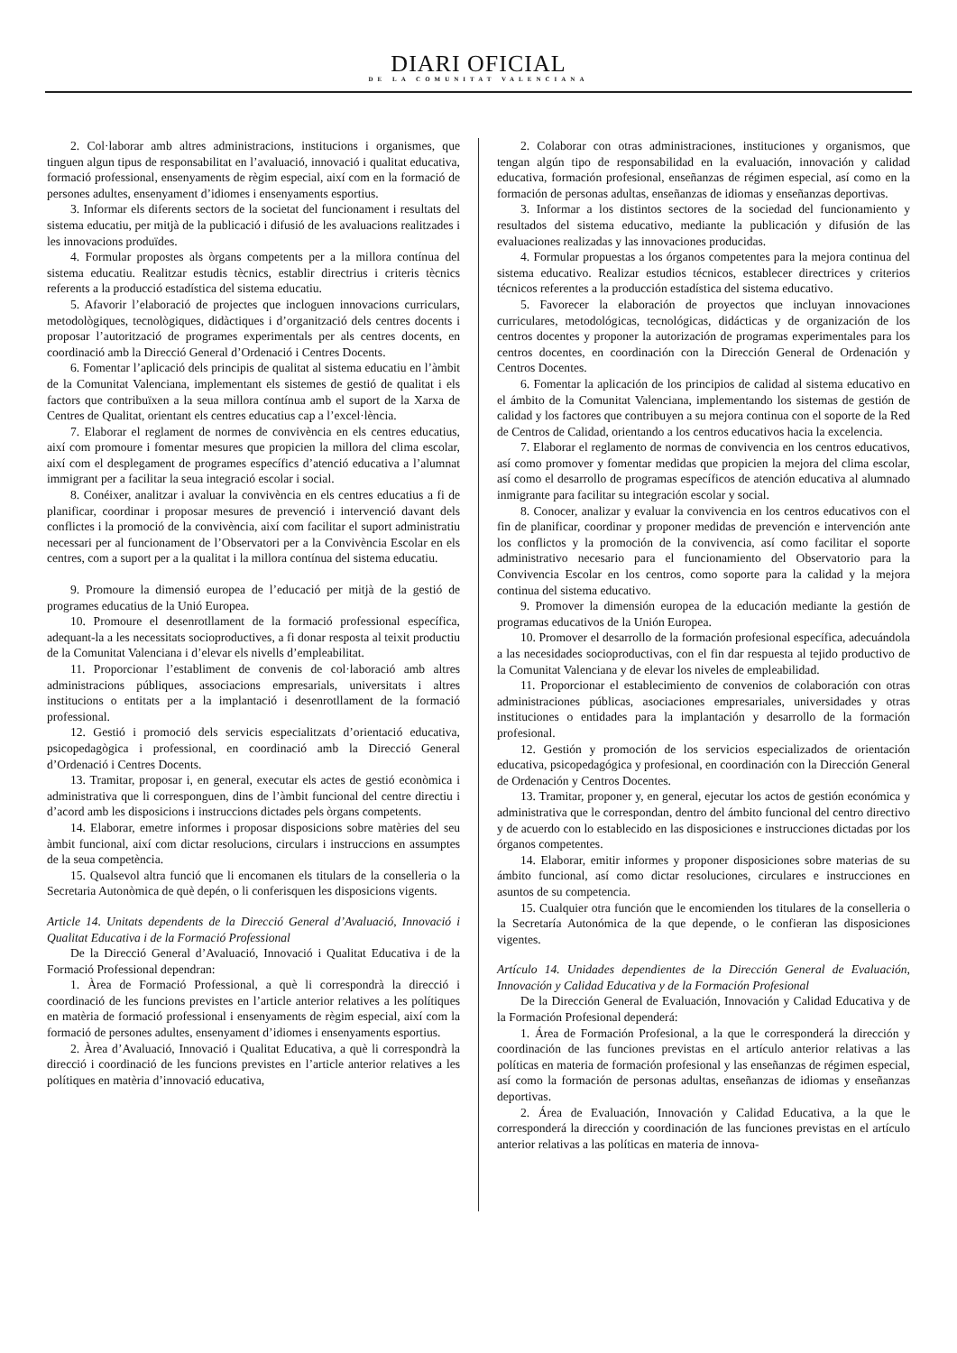DIARI OFICIAL
DE LA COMUNITAT VALENCIANA
2. Col·laborar amb altres administracions, institucions i organismes, que tinguen algun tipus de responsabilitat en l’avaluació, innovació i qualitat educativa, formació professional, ensenyaments de règim especial, així com en la formació de persones adultes, ensenyament d’idiomes i ensenyaments esportius.
3. Informar els diferents sectors de la societat del funcionament i resultats del sistema educatiu, per mitjà de la publicació i difusió de les avaluacions realitzades i les innovacions produïdes.
4. Formular propostes als òrgans competents per a la millora contínua del sistema educatiu. Realitzar estudis tècnics, establir directrius i criteris tècnics referents a la producció estadística del sistema educatiu.
5. Afavorir l’elaboració de projectes que incloguen innovacions curriculars, metodològiques, tecnològiques, didàctiques i d’organització dels centres docents i proposar l’autorització de programes experimentals per als centres docents, en coordinació amb la Direcció General d’Ordenació i Centres Docents.
6. Fomentar l’aplicació dels principis de qualitat al sistema educatiu en l’àmbit de la Comunitat Valenciana, implementant els sistemes de gestió de qualitat i els factors que contribuïxen a la seua millora contínua amb el suport de la Xarxa de Centres de Qualitat, orientant els centres educatius cap a l’excel·lència.
7. Elaborar el reglament de normes de convivència en els centres educatius, així com promoure i fomentar mesures que propicien la millora del clima escolar, així com el desplegament de programes específics d’atenció educativa a l’alumnat immigrant per a facilitar la seua integració escolar i social.
8. Conéixer, analitzar i avaluar la convivència en els centres educatius a fi de planificar, coordinar i proposar mesures de prevenció i intervenció davant dels conflictes i la promoció de la convivència, així com facilitar el suport administratiu necessari per al funcionament de l’Observatori per a la Convivència Escolar en els centres, com a suport per a la qualitat i la millora contínua del sistema educatiu.
9. Promoure la dimensió europea de l’educació per mitjà de la gestió de programes educatius de la Unió Europea.
10. Promoure el desenrotllament de la formació professional específica, adequant-la a les necessitats socioproductives, a fi donar resposta al teixit productiu de la Comunitat Valenciana i d’elevar els nivells d’empleabilitat.
11. Proporcionar l’establiment de convenis de col·laboració amb altres administracions públiques, associacions empresarials, universitats i altres institucions o entitats per a la implantació i desenrotllament de la formació professional.
12. Gestió i promoció dels servicis especialitzats d’orientació educativa, psicopedagògica i professional, en coordinació amb la Direcció General d’Ordenació i Centres Docents.
13. Tramitar, proposar i, en general, executar els actes de gestió econòmica i administrativa que li corresponguen, dins de l’àmbit funcional del centre directiu i d’acord amb les disposicions i instruccions dictades pels òrgans competents.
14. Elaborar, emetre informes i proposar disposicions sobre matèries del seu àmbit funcional, així com dictar resolucions, circulars i instruccions en assumptes de la seua competència.
15. Qualsevol altra funció que li encomanen els titulars de la conselleria o la Secretaria Autonòmica de què depén, o li conferisquen les disposicions vigents.
Article 14. Unitats dependents de la Direcció General d’Avaluació, Innovació i Qualitat Educativa i de la Formació Professional
De la Direcció General d’Avaluació, Innovació i Qualitat Educativa i de la Formació Professional dependran:
1. Àrea de Formació Professional, a què li correspondrà la direcció i coordinació de les funcions previstes en l’article anterior relatives a les polítiques en matèria de formació professional i ensenyaments de règim especial, així com la formació de persones adultes, ensenyament d’idiomes i ensenyaments esportius.
2. Àrea d’Avaluació, Innovació i Qualitat Educativa, a què li correspondrà la direcció i coordinació de les funcions previstes en l’article anterior relatives a les polítiques en matèria d’innovació educativa,
2. Colaborar con otras administraciones, instituciones y organismos, que tengan algún tipo de responsabilidad en la evaluación, innovación y calidad educativa, formación profesional, enseñanzas de régimen especial, así como en la formación de personas adultas, enseñanzas de idiomas y enseñanzas deportivas.
3. Informar a los distintos sectores de la sociedad del funcionamiento y resultados del sistema educativo, mediante la publicación y difusión de las evaluaciones realizadas y las innovaciones producidas.
4. Formular propuestas a los órganos competentes para la mejora continua del sistema educativo. Realizar estudios técnicos, establecer directrices y criterios técnicos referentes a la producción estadística del sistema educativo.
5. Favorecer la elaboración de proyectos que incluyan innovaciones curriculares, metodológicas, tecnológicas, didácticas y de organización de los centros docentes y proponer la autorización de programas experimentales para los centros docentes, en coordinación con la Dirección General de Ordenación y Centros Docentes.
6. Fomentar la aplicación de los principios de calidad al sistema educativo en el ámbito de la Comunitat Valenciana, implementando los sistemas de gestión de calidad y los factores que contribuyen a su mejora continua con el soporte de la Red de Centros de Calidad, orientando a los centros educativos hacia la excelencia.
7. Elaborar el reglamento de normas de convivencia en los centros educativos, así como promover y fomentar medidas que propicien la mejora del clima escolar, así como el desarrollo de programas específicos de atención educativa al alumnado inmigrante para facilitar su integración escolar y social.
8. Conocer, analizar y evaluar la convivencia en los centros educativos con el fin de planificar, coordinar y proponer medidas de prevención e intervención ante los conflictos y la promoción de la convivencia, así como facilitar el soporte administrativo necesario para el funcionamiento del Observatorio para la Convivencia Escolar en los centros, como soporte para la calidad y la mejora continua del sistema educativo.
9. Promover la dimensión europea de la educación mediante la gestión de programas educativos de la Unión Europea.
10. Promover el desarrollo de la formación profesional específica, adecuándola a las necesidades socioproductivas, con el fin dar respuesta al tejido productivo de la Comunitat Valenciana y de elevar los niveles de empleabilidad.
11. Proporcionar el establecimiento de convenios de colaboración con otras administraciones públicas, asociaciones empresariales, universidades y otras instituciones o entidades para la implantación y desarrollo de la formación profesional.
12. Gestión y promoción de los servicios especializados de orientación educativa, psicopedagógica y profesional, en coordinación con la Dirección General de Ordenación y Centros Docentes.
13. Tramitar, proponer y, en general, ejecutar los actos de gestión económica y administrativa que le correspondan, dentro del ámbito funcional del centro directivo y de acuerdo con lo establecido en las disposiciones e instrucciones dictadas por los órganos competentes.
14. Elaborar, emitir informes y proponer disposiciones sobre materias de su ámbito funcional, así como dictar resoluciones, circulares e instrucciones en asuntos de su competencia.
15. Cualquier otra función que le encomienden los titulares de la conselleria o la Secretaría Autonómica de la que depende, o le confieran las disposiciones vigentes.
Artículo 14. Unidades dependientes de la Dirección General de Evaluación, Innovación y Calidad Educativa y de la Formación Profesional
De la Dirección General de Evaluación, Innovación y Calidad Educativa y de la Formación Profesional dependerá:
1. Área de Formación Profesional, a la que le corresponderá la dirección y coordinación de las funciones previstas en el artículo anterior relativas a las políticas en materia de formación profesional y las enseñanzas de régimen especial, así como la formación de personas adultas, enseñanzas de idiomas y enseñanzas deportivas.
2. Área de Evaluación, Innovación y Calidad Educativa, a la que le corresponderá la dirección y coordinación de las funciones previstas en el artículo anterior relativas a las políticas en materia de innova-